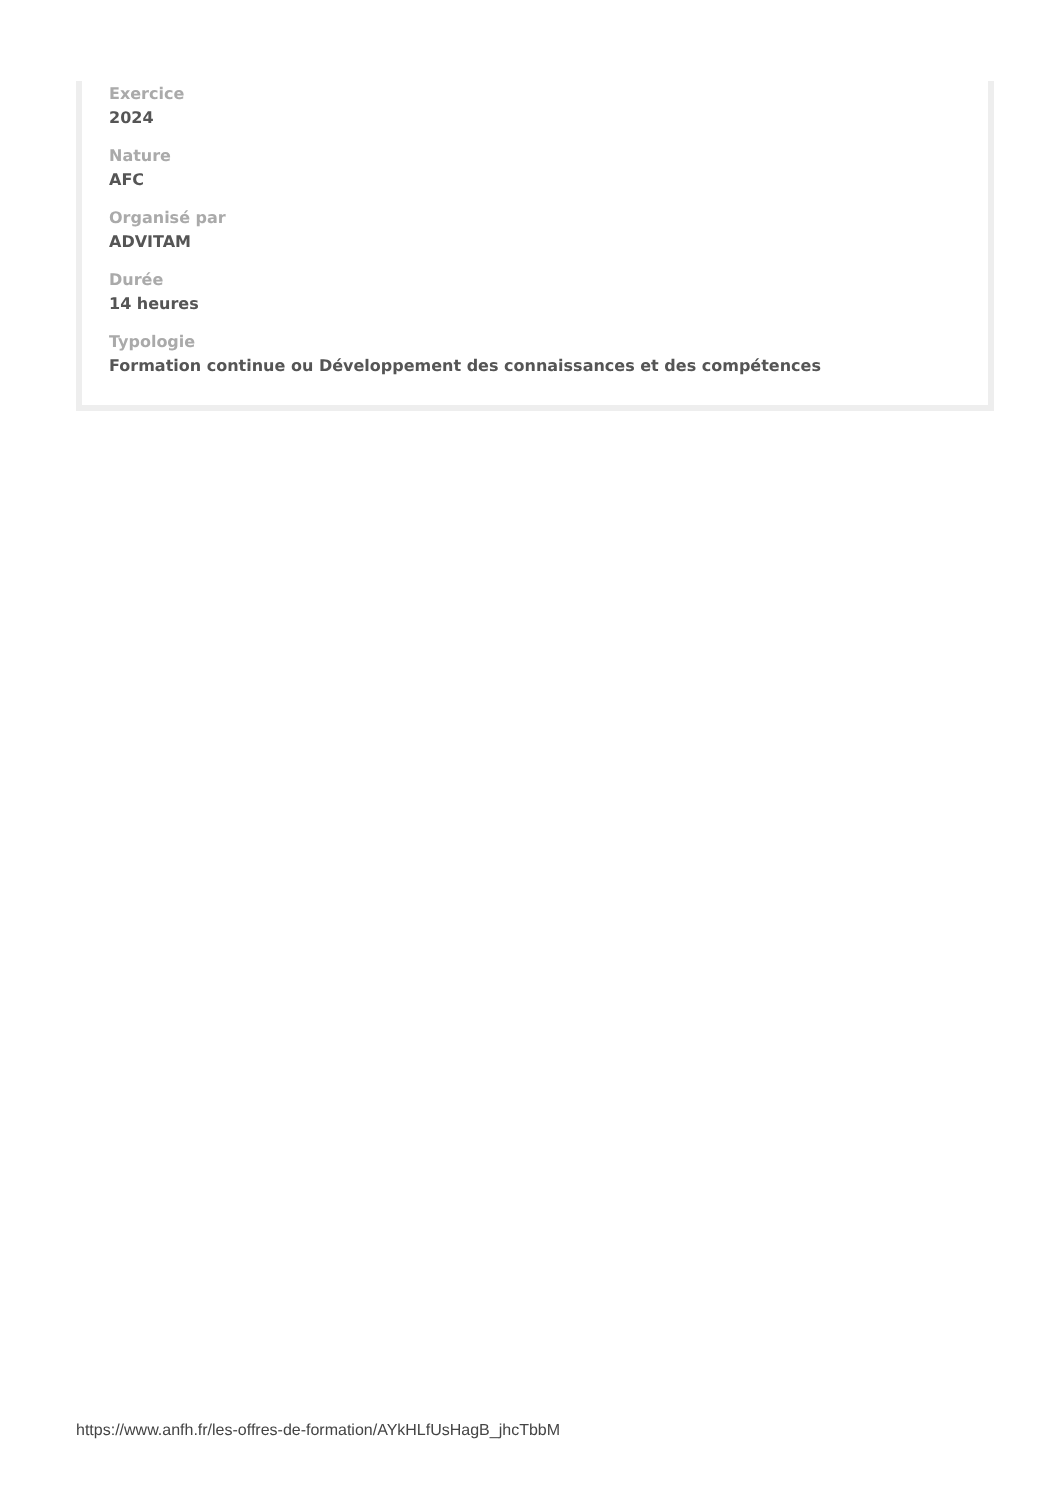Exercice
2024
Nature
AFC
Organisé par
ADVITAM
Durée
14 heures
Typologie
Formation continue ou Développement des connaissances et des compétences
https://www.anfh.fr/les-offres-de-formation/AYkHLfUsHagB_jhcTbbM